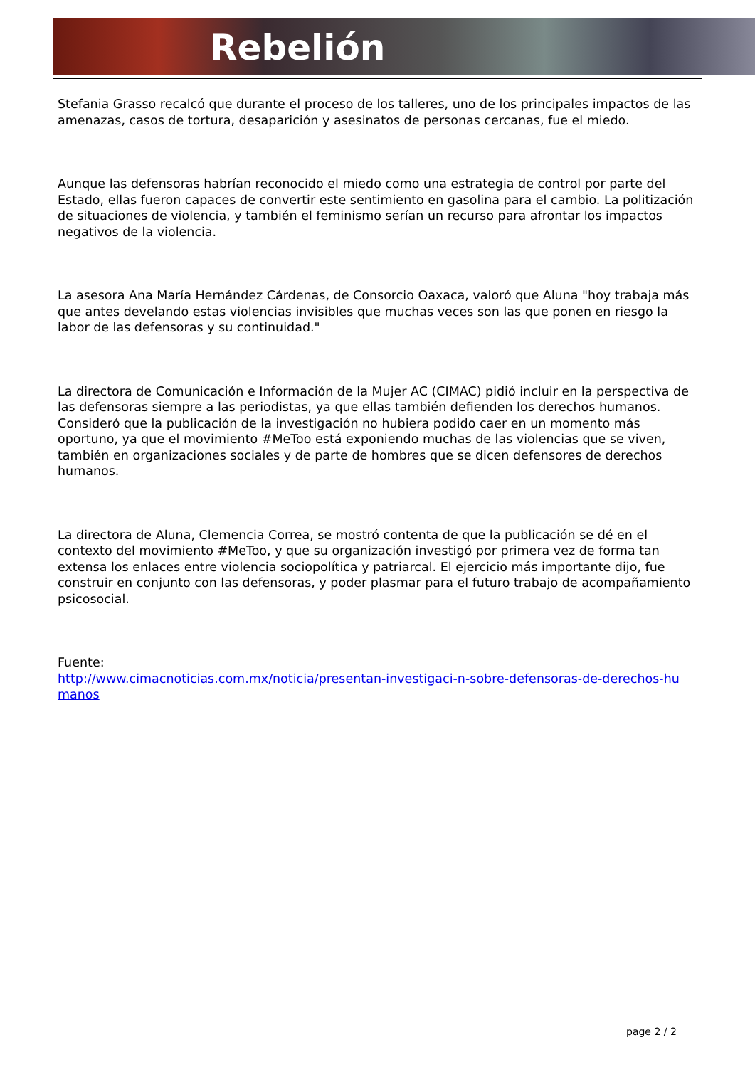Rebelión
Stefania Grasso recalcó que durante el proceso de los talleres, uno de los principales impactos de las amenazas, casos de tortura, desaparición y asesinatos de personas cercanas, fue el miedo.
Aunque las defensoras habrían reconocido el miedo como una estrategia de control por parte del Estado, ellas fueron capaces de convertir este sentimiento en gasolina para el cambio. La politización de situaciones de violencia, y también el feminismo serían un recurso para afrontar los impactos negativos de la violencia.
La asesora Ana María Hernández Cárdenas, de Consorcio Oaxaca, valoró que Aluna "hoy trabaja más que antes develando estas violencias invisibles que muchas veces son las que ponen en riesgo la labor de las defensoras y su continuidad."
La directora de Comunicación e Información de la Mujer AC (CIMAC) pidió incluir en la perspectiva de las defensoras siempre a las periodistas, ya que ellas también defienden los derechos humanos. Consideró que la publicación de la investigación no hubiera podido caer en un momento más oportuno, ya que el movimiento #MeToo está exponiendo muchas de las violencias que se viven, también en organizaciones sociales y de parte de hombres que se dicen defensores de derechos humanos.
La directora de Aluna, Clemencia Correa, se mostró contenta de que la publicación se dé en el contexto del movimiento #MeToo, y que su organización investigó por primera vez de forma tan extensa los enlaces entre violencia sociopolítica y patriarcal. El ejercicio más importante dijo, fue construir en conjunto con las defensoras, y poder plasmar para el futuro trabajo de acompañamiento psicosocial.
Fuente:
http://www.cimacnoticias.com.mx/noticia/presentan-investigaci-n-sobre-defensoras-de-derechos-hu
manos
page 2 / 2